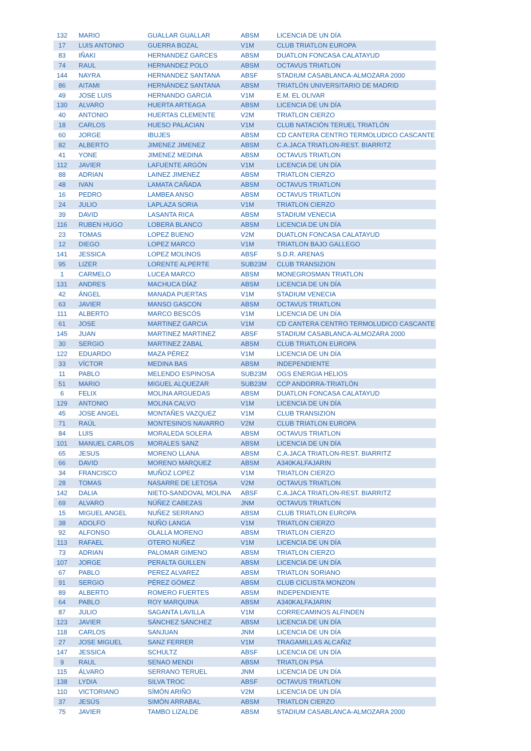| 132 | MARIO | GUALLAR GUALLAR | ABSM | LICENCIA DE UN DÍA |
| 17 | LUIS ANTONIO | GUERRA BOZAL | V1M | CLUB TRIATLON EUROPA |
| 83 | IÑAKI | HERNANDEZ GARCES | ABSM | DUATLON FONCASA CALATAYUD |
| 74 | RAUL | HERNANDEZ POLO | ABSM | OCTAVUS TRIATLON |
| 144 | NAYRA | HERNANDEZ SANTANA | ABSF | STADIUM CASABLANCA-ALMOZARA 2000 |
| 86 | AITAMI | HERNÁNDEZ SANTANA | ABSM | TRIATLÓN UNIVERSITARIO DE MADRID |
| 49 | JOSE LUIS | HERNANDO GARCIA | V1M | E.M. EL OLIVAR |
| 130 | ALVARO | HUERTA ARTEAGA | ABSM | LICENCIA DE UN DÍA |
| 40 | ANTONIO | HUERTAS CLEMENTE | V2M | TRIATLON CIERZO |
| 18 | CARLOS | HUESO PALACIAN | V1M | CLUB NATACIÓN TERUEL TRIATLÓN |
| 60 | JORGE | IBUJES | ABSM | CD CANTERA CENTRO TERMOLUDICO CASCANTE |
| 82 | ALBERTO | JIMENEZ JIMENEZ | ABSM | C.A.JACA TRIATLON-REST. BIARRITZ |
| 41 | YONE | JIMENEZ MEDINA | ABSM | OCTAVUS TRIATLON |
| 112 | JAVIER | LAFUENTE ARGÓN | V1M | LICENCIA DE UN DÍA |
| 88 | ADRIAN | LAINEZ JIMENEZ | ABSM | TRIATLON CIERZO |
| 48 | IVAN | LAMATA CAÑADA | ABSM | OCTAVUS TRIATLON |
| 16 | PEDRO | LAMBEA ANSO | ABSM | OCTAVUS TRIATLON |
| 24 | JULIO | LAPLAZA SORIA | V1M | TRIATLON CIERZO |
| 39 | DAVID | LASANTA RICA | ABSM | STADIUM VENECIA |
| 116 | RUBEN HUGO | LOBERA BLANCO | ABSM | LICENCIA DE UN DÍA |
| 23 | TOMAS | LOPEZ BUENO | V2M | DUATLON FONCASA CALATAYUD |
| 12 | DIEGO | LOPEZ MARCO | V1M | TRIATLON BAJO GALLEGO |
| 141 | JESSICA | LOPEZ MOLINOS | ABSF | S.D.R. ARENAS |
| 95 | LIZER | LORENTE ALPERTE | SUB23M | CLUB TRANSIZION |
| 1 | CARMELO | LUCEA MARCO | ABSM | MONEGROSMAN TRIATLON |
| 131 | ANDRES | MACHUCA DÍAZ | ABSM | LICENCIA DE UN DÍA |
| 42 | ÁNGEL | MANADA PUERTAS | V1M | STADIUM VENECIA |
| 63 | JAVIER | MANSO GASCON | ABSM | OCTAVUS TRIATLON |
| 111 | ALBERTO | MARCO BESCÓS | V1M | LICENCIA DE UN DÍA |
| 61 | JOSE | MARTINEZ GARCIA | V1M | CD CANTERA CENTRO TERMOLUDICO CASCANTE |
| 145 | JUAN | MARTINEZ MARTINEZ | ABSF | STADIUM CASABLANCA-ALMOZARA 2000 |
| 30 | SERGIO | MARTINEZ ZABAL | ABSM | CLUB TRIATLON EUROPA |
| 122 | EDUARDO | MAZA PÉREZ | V1M | LICENCIA DE UN DÍA |
| 33 | VÍCTOR | MEDINA BAS | ABSM | INDEPENDIENTE |
| 11 | PABLO | MELENDO ESPINOSA | SUB23M | OGS ENERGIA HELIOS |
| 51 | MARIO | MIGUEL ALQUEZAR | SUB23M | CCP ANDORRA-TRIATLÓN |
| 6 | FELIX | MOLINA ARGUEDAS | ABSM | DUATLON FONCASA CALATAYUD |
| 129 | ANTONIO | MOLINA CALVO | V1M | LICENCIA DE UN DÍA |
| 45 | JOSE ANGEL | MONTAÑES VAZQUEZ | V1M | CLUB TRANSIZION |
| 71 | RAÚL | MONTESINOS NAVARRO | V2M | CLUB TRIATLON EUROPA |
| 84 | LUIS | MORALEDA SOLERA | ABSM | OCTAVUS TRIATLON |
| 101 | MANUEL CARLOS | MORALES SANZ | ABSM | LICENCIA DE UN DÍA |
| 65 | JESUS | MORENO LLANA | ABSM | C.A.JACA TRIATLON-REST. BIARRITZ |
| 66 | DAVID | MORENO MARQUEZ | ABSM | A340KALFAJARIN |
| 34 | FRANCISCO | MUÑOZ LOPEZ | V1M | TRIATLON CIERZO |
| 28 | TOMAS | NASARRE DE LETOSA | V2M | OCTAVUS TRIATLON |
| 142 | DALIA | NIETO-SANDOVAL MOLINA | ABSF | C.A.JACA TRIATLON-REST. BIARRITZ |
| 69 | ALVARO | NÚÑEZ CABEZAS | JNM | OCTAVUS TRIATLON |
| 15 | MIGUEL ANGEL | NUÑEZ SERRANO | ABSM | CLUB TRIATLON EUROPA |
| 38 | ADOLFO | NUÑO LANGA | V1M | TRIATLON CIERZO |
| 92 | ALFONSO | OLALLA MORENO | ABSM | TRIATLON CIERZO |
| 113 | RAFAEL | OTERO NUÑEZ | V1M | LICENCIA DE UN DÍA |
| 73 | ADRIAN | PALOMAR GIMENO | ABSM | TRIATLON CIERZO |
| 107 | JORGE | PERALTA GUILLEN | ABSM | LICENCIA DE UN DÍA |
| 67 | PABLO | PEREZ ALVAREZ | ABSM | TRIATLON SORIANO |
| 91 | SERGIO | PÉREZ GÓMEZ | ABSM | CLUB CICLISTA MONZON |
| 89 | ALBERTO | ROMERO FUERTES | ABSM | INDEPENDIENTE |
| 64 | PABLO | ROY MARQUINA | ABSM | A340KALFAJARIN |
| 87 | JULIO | SAGANTA LAVILLA | V1M | CORRECAMINOS ALFINDEN |
| 123 | JAVIER | SÁNCHEZ SÁNCHEZ | ABSM | LICENCIA DE UN DÍA |
| 118 | CARLOS | SANJUAN | JNM | LICENCIA DE UN DÍA |
| 27 | JOSE MIGUEL | SANZ FERRER | V1M | TRAGAMILLAS ALCAÑIZ |
| 147 | JESSICA | SCHULTZ | ABSF | LICENCIA DE UN DÍA |
| 9 | RAUL | SENAO MENDI | ABSM | TRIATLON PSA |
| 115 | ÁLVARO | SERRANO TERUEL | JNM | LICENCIA DE UN DÍA |
| 138 | LYDIA | SILVA TROC | ABSF | OCTAVUS TRIATLON |
| 110 | VICTORIANO | SÍMÓN ARIÑO | V2M | LICENCIA DE UN DÍA |
| 37 | JESÚS | SIMÓN ARRABAL | ABSM | TRIATLON CIERZO |
| 75 | JAVIER | TAMBO LIZALDE | ABSM | STADIUM CASABLANCA-ALMOZARA 2000 |